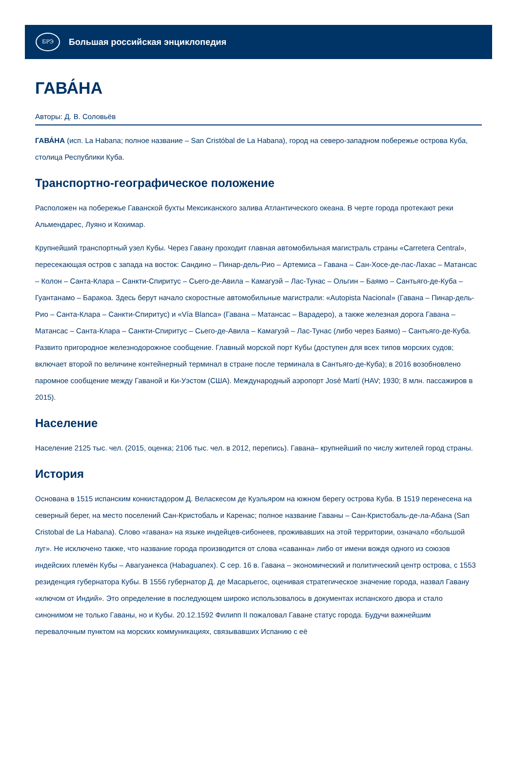БРЭ
Большая российская энциклопедия
ГАВА́НА
Авторы: Д. В. Соловьёв
ГАВА́НА (исп. La Habana; полное название – San Cristóbal de La Habana), город на северо-западном побережье острова Куба, столица Республики Куба.
Транспортно-географическое положение
Расположен на побережье Гаванской бухты Мексиканского залива Атлантического океана. В черте города протекают реки Альмендарес, Луяно и Кохимар.
Крупнейший транспортный узел Кубы. Через Гавану проходит главная автомобильная магистраль страны «Carretera Central», пересекающая остров с запада на восток: Сандино – Пинар-дель-Рио – Артемиса – Гавана – Сан-Хосе-де-лас-Лахас – Матансас – Колон – Санта-Клара – Санкти-Спиритус – Сьего-де-Авила – Камагуэй – Лас-Тунас – Ольгин – Баямо – Сантьяго-де-Куба – Гуантанамо – Баракоа. Здесь берут начало скоростные автомобильные магистрали: «Autopista Nacional» (Гавана – Пинар-дель-Рио – Санта-Клара – Санкти-Спиритус) и «Vía Blanca» (Гавана – Матансас – Варадеро), а также железная дорога Гавана – Матансас – Санта-Клара – Санкти-Спиритус – Сьего-де-Авила – Камагуэй – Лас-Тунас (либо через Баямо) – Сантьяго-де-Куба. Развито пригородное железнодорожное сообщение. Главный морской порт Кубы (доступен для всех типов морских судов; включает второй по величине контейнерный терминал в стране после терминала в Сантьяго-де-Куба); в 2016 возобновлено паромное сообщение между Гаваной и Ки-Уэстом (США). Международный аэропорт José Martí (HAV; 1930; 8 млн. пассажиров в 2015).
Население
Население 2125 тыс. чел. (2015, оценка; 2106 тыс. чел. в 2012, перепись). Гавана– крупнейший по числу жителей город страны.
История
Основана в 1515 испанским конкистадором Д. Веласкесом де Куэльяром на южном берегу острова Куба. В 1519 перенесена на северный берег, на место поселений Сан-Кристобаль и Каренас; полное название Гаваны – Сан-Кристобаль-де-ла-Абана (San Cristobal de La Habana). Слово «гавана» на языке индейцев-сибонеев, проживавших на этой территории, означало «большой луг». Не исключено также, что название города производится от слова «саванна» либо от имени вождя одного из союзов индейских племён Кубы – Авагуанекса (Habaguanex). С сер. 16 в. Гавана – экономический и политический центр острова, с 1553 резиденция губернатора Кубы. В 1556 губернатор Д. де Масарьегос, оценивая стратегическое значение города, назвал Гавану «ключом от Индий». Это определение в последующем широко использовалось в документах испанского двора и стало синонимом не только Гаваны, но и Кубы. 20.12.1592 Филипп II пожаловал Гаване статус города. Будучи важнейшим перевалочным пунктом на морских коммуникациях, связывавших Испанию с её